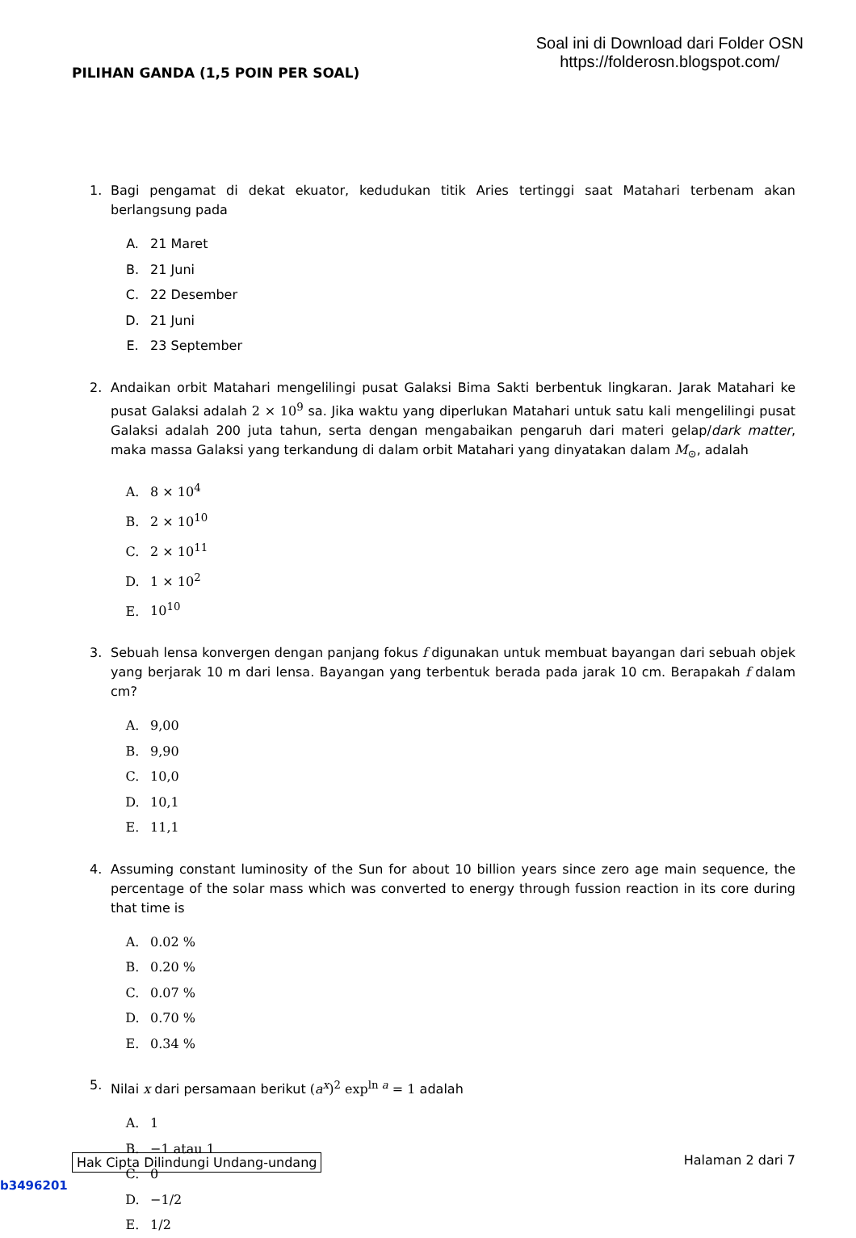PILIHAN GANDA (1,5 POIN PER SOAL)
Soal ini di Download dari Folder OSN
https://folderosn.blogspot.com/
1. Bagi pengamat di dekat ekuator, kedudukan titik Aries tertinggi saat Matahari terbenam akan berlangsung pada
A. 21 Maret
B. 21 Juni
C. 22 Desember
D. 21 Juni
E. 23 September
2. Andaikan orbit Matahari mengelilingi pusat Galaksi Bima Sakti berbentuk lingkaran. Jarak Matahari ke pusat Galaksi adalah 2 × 10<sup>9</sup> sa. Jika waktu yang diperlukan Matahari untuk satu kali mengelilingi pusat Galaksi adalah 200 juta tahun, serta dengan mengabaikan pengaruh dari materi gelap/dark matter, maka massa Galaksi yang terkandung di dalam orbit Matahari yang dinyatakan dalam M<sub>⊙</sub>, adalah
A. 8 × 10<sup>4</sup>
B. 2 × 10<sup>10</sup>
C. 2 × 10<sup>11</sup>
D. 1 × 10<sup>2</sup>
E. 10<sup>10</sup>
3. Sebuah lensa konvergen dengan panjang fokus f digunakan untuk membuat bayangan dari sebuah objek yang berjarak 10 m dari lensa. Bayangan yang terbentuk berada pada jarak 10 cm. Berapakah f dalam cm?
A. 9,00
B. 9,90
C. 10,0
D. 10,1
E. 11,1
4. Assuming constant luminosity of the Sun for about 10 billion years since zero age main sequence, the percentage of the solar mass which was converted to energy through fussion reaction in its core during that time is
A. 0.02 %
B. 0.20 %
C. 0.07 %
D. 0.70 %
E. 0.34 %
5. Nilai x dari persamaan berikut (a<sup>x</sup>)<sup>2</sup> exp<sup>ln a</sup> = 1 adalah
A. 1
B. −1 atau 1
C. 0
D. −1/2
E. 1/2
Hak Cipta Dilindungi Undang-undang Halaman 2 dari 7
b3496201